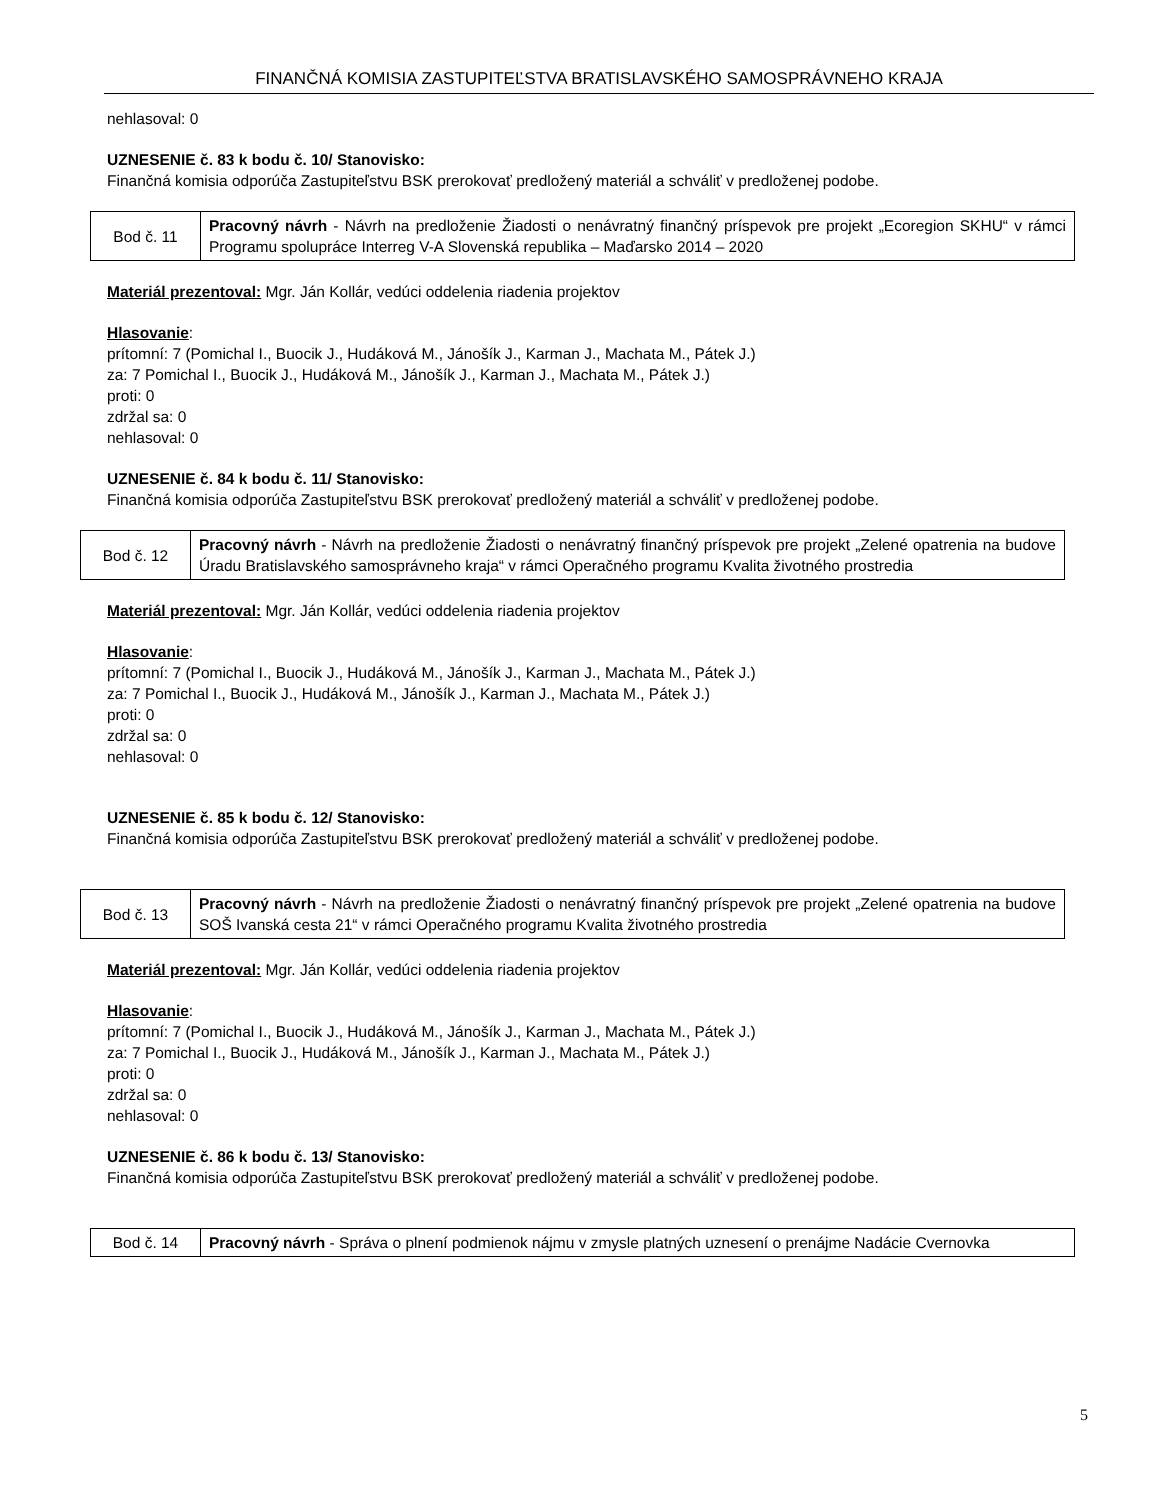FINANČNÁ KOMISIA ZASTUPITEĽSTVA BRATISLAVSKÉHO SAMOSPRÁVNEHO KRAJA
nehlasoval: 0
UZNESENIE č. 83 k bodu č. 10/ Stanovisko:
Finančná komisia odporúča Zastupiteľstvu BSK prerokovať predložený materiál a schváliť v predloženej podobe.
| Bod č. 11 | Pracovný návrh - Návrh na predloženie Žiadosti o nenávratný finančný príspevok pre projekt „Ecoregion SKHU“ v rámci Programu spolupráce Interreg V-A Slovenská republika – Maďarsko 2014 – 2020 |
Materiál prezentoval: Mgr. Ján Kollár, vedúci oddelenia riadenia projektov
Hlasovanie:
prítomní: 7 (Pomichal I., Buocik J., Hudáková M., Jánošík J., Karman J., Machata M., Pátek J.)
za: 7 Pomichal I., Buocik J., Hudáková M., Jánošík J., Karman J., Machata M., Pátek J.)
proti: 0
zdržal sa: 0
nehlasoval: 0
UZNESENIE č. 84 k bodu č. 11/ Stanovisko:
Finančná komisia odporúča Zastupiteľstvu BSK prerokovať predložený materiál a schváliť v predloženej podobe.
| Bod č. 12 | Pracovný návrh - Návrh na predloženie Žiadosti o nenávratný finančný príspevok pre projekt „Zelené opatrenia na budove Úradu Bratislavského samosprávneho kraja“ v rámci Operačného programu Kvalita životného prostredia |
Materiál prezentoval: Mgr. Ján Kollár, vedúci oddelenia riadenia projektov
Hlasovanie:
prítomní: 7 (Pomichal I., Buocik J., Hudáková M., Jánošík J., Karman J., Machata M., Pátek J.)
za: 7 Pomichal I., Buocik J., Hudáková M., Jánošík J., Karman J., Machata M., Pátek J.)
proti: 0
zdržal sa: 0
nehlasoval: 0
UZNESENIE č. 85 k bodu č. 12/ Stanovisko:
Finančná komisia odporúča Zastupiteľstvu BSK prerokovať predložený materiál a schváliť v predloženej podobe.
| Bod č. 13 | Pracovný návrh - Návrh na predloženie Žiadosti o nenávratný finančný príspevok pre projekt „Zelené opatrenia na budove SOŠ Ivanská cesta 21“ v rámci Operačného programu Kvalita životného prostredia |
Materiál prezentoval: Mgr. Ján Kollár, vedúci oddelenia riadenia projektov
Hlasovanie:
prítomní: 7 (Pomichal I., Buocik J., Hudáková M., Jánošík J., Karman J., Machata M., Pátek J.)
za: 7 Pomichal I., Buocik J., Hudáková M., Jánošík J., Karman J., Machata M., Pátek J.)
proti: 0
zdržal sa: 0
nehlasoval: 0
UZNESENIE č. 86 k bodu č. 13/ Stanovisko:
Finančná komisia odporúča Zastupiteľstvu BSK prerokovať predložený materiál a schváliť v predloženej podobe.
| Bod č. 14 | Pracovný návrh - Správa o plnení podmienok nájmu v zmysle platných uznesení o prenájme Nadácie Cvernovka |
5